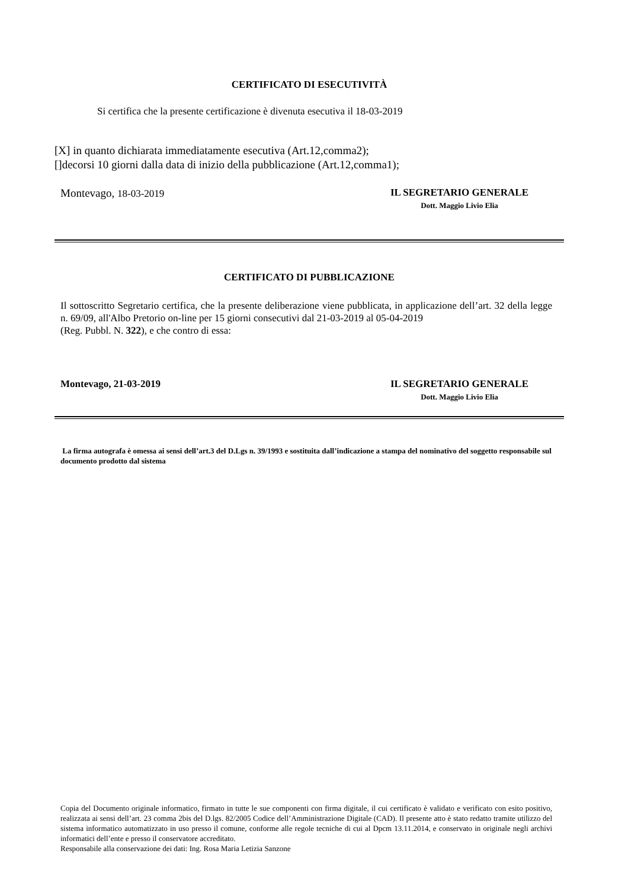CERTIFICATO DI ESECUTIVITÀ
Si certifica che la presente certificazione è divenuta esecutiva il 18-03-2019
[X] in quanto dichiarata immediatamente esecutiva (Art.12,comma2);
[]decorsi 10 giorni dalla data di inizio della pubblicazione (Art.12,comma1);
Montevago, 18-03-2019 IL SEGRETARIO GENERALE
Dott. Maggio Livio Elia
CERTIFICATO DI PUBBLICAZIONE
Il sottoscritto Segretario certifica, che la presente deliberazione viene pubblicata, in applicazione dell’art. 32 della legge n. 69/09, all'Albo Pretorio on-line per 15 giorni consecutivi dal 21-03-2019 al 05-04-2019
(Reg. Pubbl. N. 322), e che contro di essa:
Montevago, 21-03-2019 IL SEGRETARIO GENERALE
Dott. Maggio Livio Elia
La firma autografa è omessa ai sensi dell’art.3 del D.Lgs n. 39/1993 e sostituita dall’indicazione a stampa del nominativo del soggetto responsabile sul documento prodotto dal sistema
Copia del Documento originale informatico, firmato in tutte le sue componenti con firma digitale, il cui certificato è validato e verificato con esito positivo, realizzata ai sensi dell’art. 23 comma 2bis del D.lgs. 82/2005 Codice dell’Amministrazione Digitale (CAD). Il presente atto è stato redatto tramite utilizzo del sistema informatico automatizzato in uso presso il comune, conforme alle regole tecniche di cui al Dpcm 13.11.2014, e conservato in originale negli archivi informatici dell’ente e presso il conservatore accreditato.
Responsabile alla conservazione dei dati: Ing. Rosa Maria Letizia Sanzone